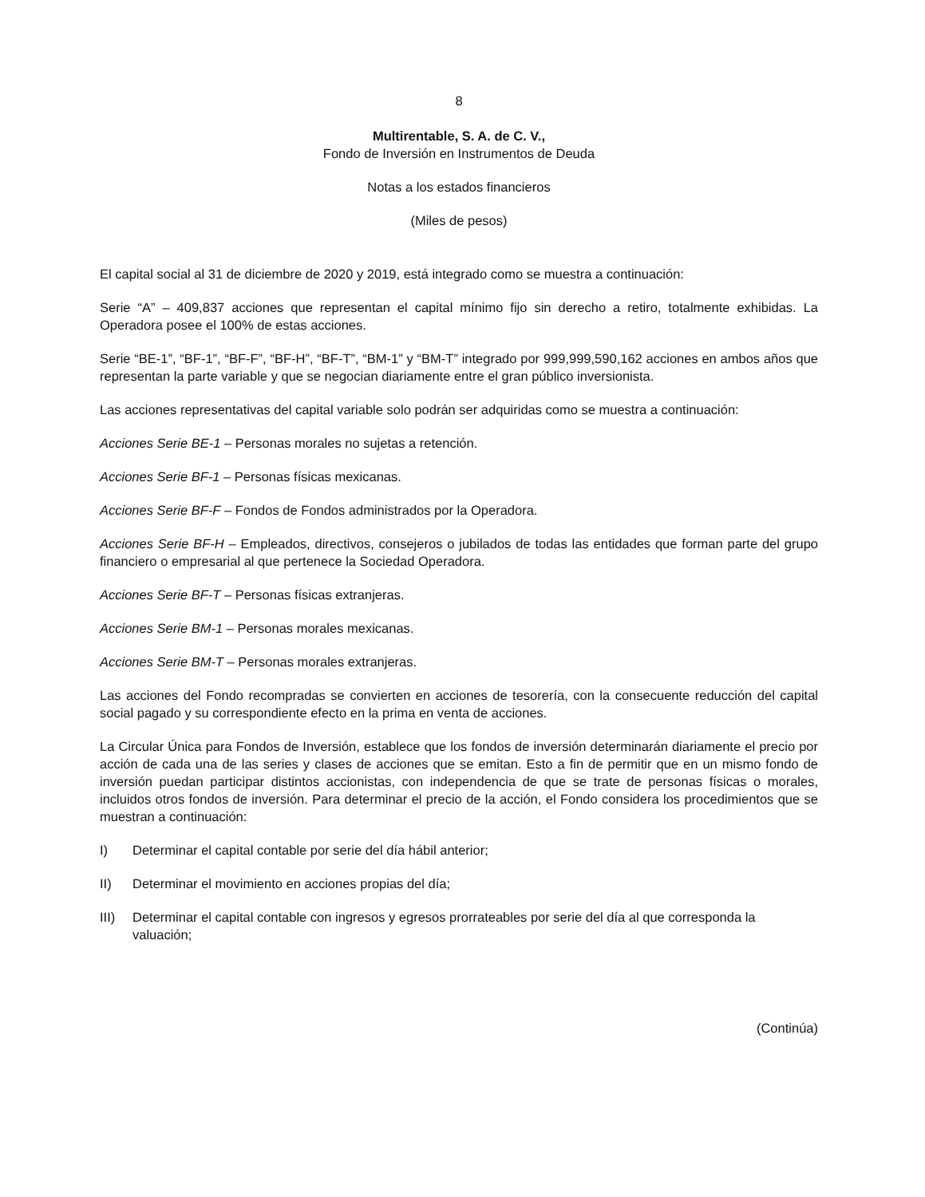8
Multirentable, S. A. de C. V.,
Fondo de Inversión en Instrumentos de Deuda
Notas a los estados financieros
(Miles de pesos)
El capital social al 31 de diciembre de 2020 y 2019, está integrado como se muestra a continuación:
Serie “A” – 409,837 acciones que representan el capital mínimo fijo sin derecho a retiro, totalmente exhibidas. La Operadora posee el 100% de estas acciones.
Serie “BE-1”, “BF-1”, “BF-F”, “BF-H”, “BF-T”, “BM-1” y “BM-T” integrado por 999,999,590,162 acciones en ambos años que representan la parte variable y que se negocian diariamente entre el gran público inversionista.
Las acciones representativas del capital variable solo podrán ser adquiridas como se muestra a continuación:
Acciones Serie BE-1 – Personas morales no sujetas a retención.
Acciones Serie BF-1 – Personas físicas mexicanas.
Acciones Serie BF-F – Fondos de Fondos administrados por la Operadora.
Acciones Serie BF-H – Empleados, directivos, consejeros o jubilados de todas las entidades que forman parte del grupo financiero o empresarial al que pertenece la Sociedad Operadora.
Acciones Serie BF-T – Personas físicas extranjeras.
Acciones Serie BM-1 – Personas morales mexicanas.
Acciones Serie BM-T – Personas morales extranjeras.
Las acciones del Fondo recompradas se convierten en acciones de tesorería, con la consecuente reducción del capital social pagado y su correspondiente efecto en la prima en venta de acciones.
La Circular Única para Fondos de Inversión, establece que los fondos de inversión determinarán diariamente el precio por acción de cada una de las series y clases de acciones que se emitan. Esto a fin de permitir que en un mismo fondo de inversión puedan participar distintos accionistas, con independencia de que se trate de personas físicas o morales, incluidos otros fondos de inversión. Para determinar el precio de la acción, el Fondo considera los procedimientos que se muestran a continuación:
I) Determinar el capital contable por serie del día hábil anterior;
II) Determinar el movimiento en acciones propias del día;
III) Determinar el capital contable con ingresos y egresos prorrateables por serie del día al que corresponda la valuación;
(Continúa)